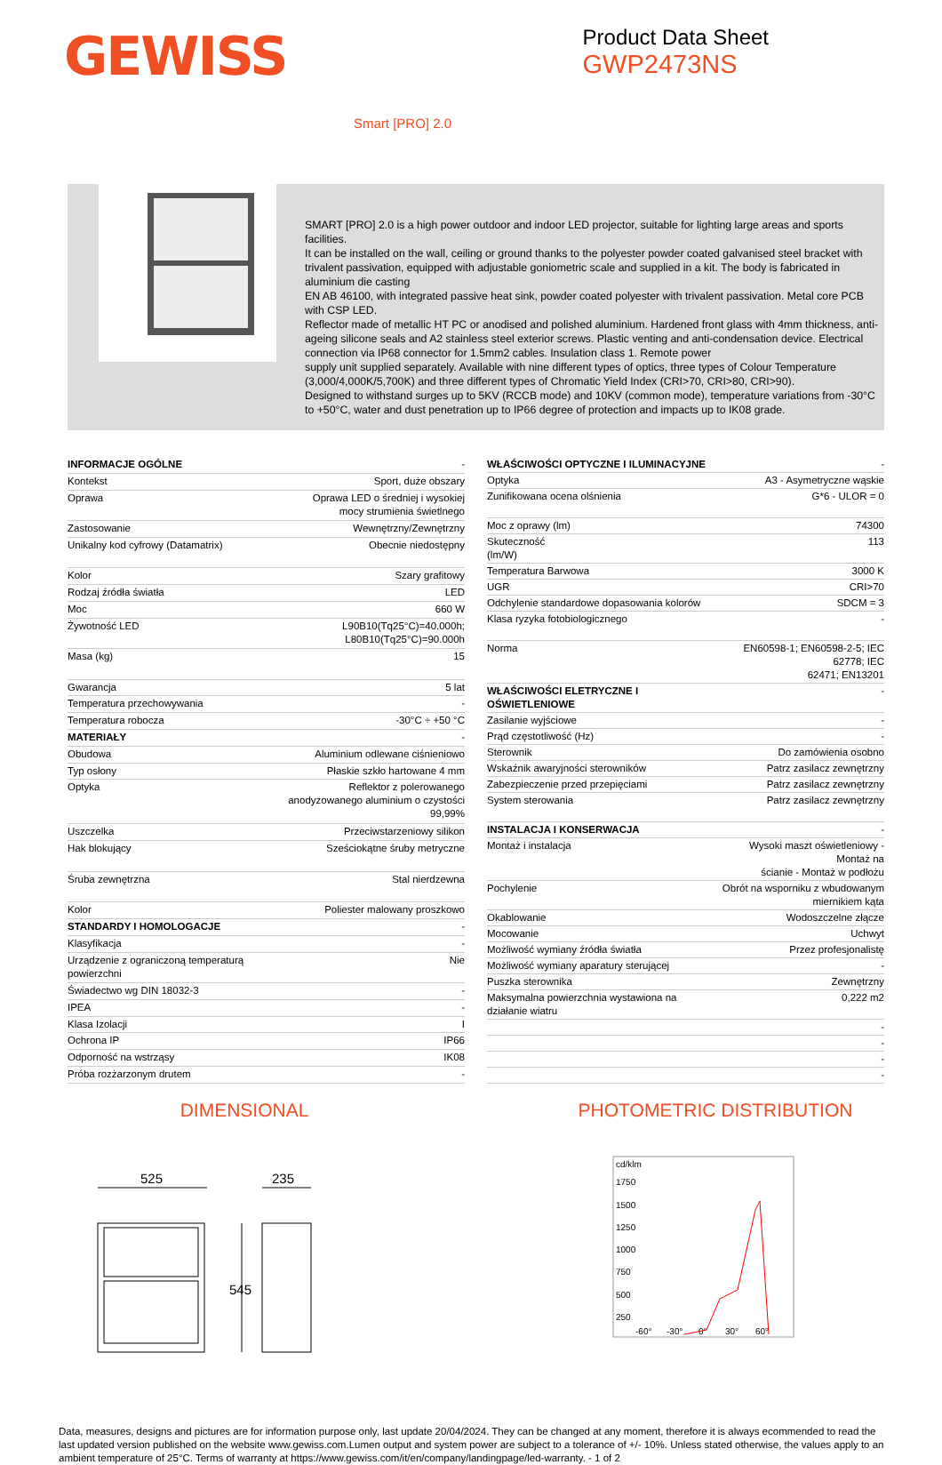GEWISS
Product Data Sheet
GWP2473NS
Smart [PRO] 2.0
SMART [PRO] 2.0 is a high power outdoor and indoor LED projector, suitable for lighting large areas and sports facilities.
It can be installed on the wall, ceiling or ground thanks to the polyester powder coated galvanised steel bracket with trivalent passivation, equipped with adjustable goniometric scale and supplied in a kit. The body is fabricated in aluminium die casting
EN AB 46100, with integrated passive heat sink, powder coated polyester with trivalent passivation. Metal core PCB with CSP LED.
Reflector made of metallic HT PC or anodised and polished aluminium. Hardened front glass with 4mm thickness, anti-ageing silicone seals and A2 stainless steel exterior screws. Plastic venting and anti-condensation device. Electrical connection via IP68 connector for 1.5mm2 cables. Insulation class 1. Remote power
supply unit supplied separately. Available with nine different types of optics, three types of Colour Temperature (3,000/4,000K/5,700K) and three different types of Chromatic Yield Index (CRI>70, CRI>80, CRI>90).
Designed to withstand surges up to 5KV (RCCB mode) and 10KV (common mode), temperature variations from -30°C to +50°C, water and dust penetration up to IP66 degree of protection and impacts up to IK08 grade.
| INFORMACJE OGÓLNE | - |
| Kontekst | Sport, duże obszary |
| Oprawa | Oprawa LED o średniej i wysokiej mocy strumienia świetlnego |
| Zastosowanie | Wewnętrzny/Zewnętrzny |
| Unikalny kod cyfrowy (Datamatrix) | Obecnie niedostępny |
| Kolor | Szary grafitowy |
| Rodzaj źródła światła | LED |
| Moc | 660 W |
| Żywotność LED | L90B10(Tq25°C)=40.000h; L80B10(Tq25°C)=90.000h |
| Masa (kg) | 15 |
| Gwarancja | 5 lat |
| Temperatura przechowywania | - |
| Temperatura robocza | -30°C ÷ +50 °C |
| MATERIAŁY | - |
| Obudowa | Aluminium odlewane ciśnieniowo |
| Typ osłony | Płaskie szkło hartowane 4 mm |
| Optyka | Reflektor z polerowanego anodyzowanego aluminium o czystości 99,99% |
| Uszczelka | Przeciwstarzeniowy silikon |
| Hak blokujący | Sześciokątne śruby metryczne |
| Śruba zewnętrzna | Stal nierdzewna |
| Kolor | Poliester malowany proszkowo |
| STANDARDY I HOMOLOGACJE | - |
| Klasyfikacja | - |
| Urządzenie z ograniczoną temperaturą powierzchni | Nie |
| Świadectwo wg DIN 18032-3 | - |
| IPEA | - |
| Klasa Izolacji | I |
| Ochrona IP | IP66 |
| Odporność na wstrząsy | IK08 |
| Próba rozżarzonym drutem | - |
| WŁAŚCIWOŚCI OPTYCZNE I ILUMINACYJNE | - |
| Optyka | A3 - Asymetryczne wąskie |
| Zunifikowana ocena olśnienia | G*6 - ULOR = 0 |
| Moc z oprawy (lm) | 74300 |
| Skuteczność (lm/W) | 113 |
| Temperatura Barwowa | 3000 K |
| UGR | CRI>70 |
| Odchylenie standardowe dopasowania kolorów | SDCM = 3 |
| Klasa ryzyka fotobiologicznego | - |
| Norma | EN60598-1; EN60598-2-5; IEC 62778; IEC 62471; EN13201 |
| WŁAŚCIWOŚCI ELETRYCZNE I OŚWIETLENIOWE | - |
| Zasilanie wyjściowe | - |
| Prąd częstotliwość (Hz) | - |
| Sterownik | Do zamówienia osobno |
| Wskaźnik awaryjności sterowników | Patrz zasilacz zewnętrzny |
| Zabezpieczenie przed przepięciami | Patrz zasilacz zewnętrzny |
| System sterowania | Patrz zasilacz zewnętrzny |
| INSTALACJA I KONSERWACJA | - |
| Montaż i instalacja | Wysoki maszt oświetleniowy - Montaż na ścianie - Montaż w podłożu |
| Pochylenie | Obrót na wsporniku z wbudowanym miernikiem kąta |
| Okablowanie | Wodoszczelne złącze |
| Mocowanie | Uchwyt |
| Możliwość wymiany źródła światła | Przez profesjonalistę |
| Możliwość wymiany aparatury sterującej | - |
| Puszka sterownika | Zewnętrzny |
| Maksymalna powierzchnia wystawiona na działanie wiatru | 0,222 m2 |
| | - |
| | - |
| | - |
| | - |
DIMENSIONAL
525
235
545
PHOTOMETRIC DISTRIBUTION
cd/klm
1750
1500
1250
1000
750
500
250
-60°
-30°
0°
30°
60°
Data, measures, designs and pictures are for information purpose only, last update 20/04/2024. They can be changed at any moment, therefore it is always ecommended to read the last updated version published on the website www.gewiss.com.Lumen output and system power are subject to a tolerance of +/- 10%. Unless stated otherwise, the values apply to an ambient temperature of 25°C. Terms of warranty at https://www.gewiss.com/it/en/company/landingpage/led-warranty. - 1 of 2